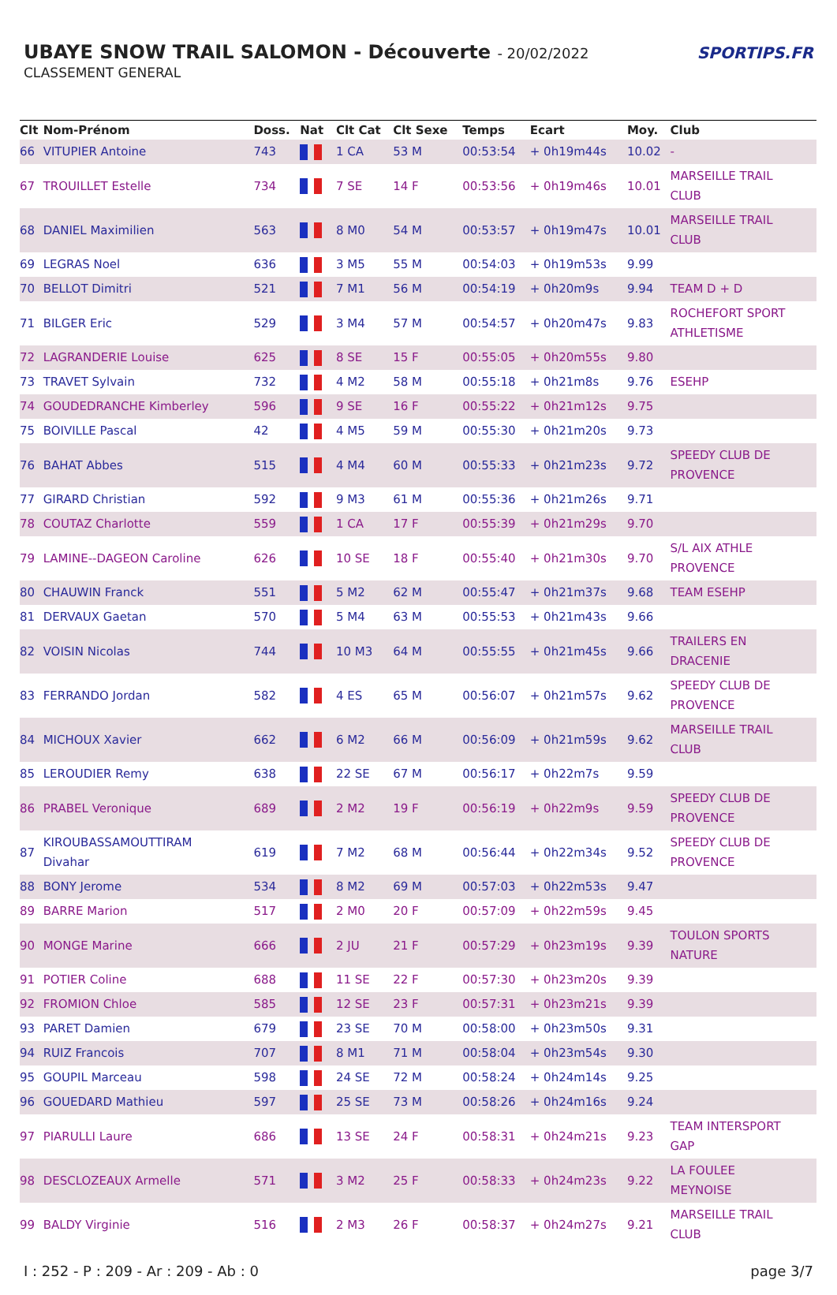UBAYE SNOW TRAIL SALOMON - Découverte - 20/02/2022
CLASSEMENT GENERAL
SPORTIPS.FR
| Clt | Nom-Prénom | Doss. | Nat | Clt Cat | Clt Sexe | Temps | Ecart | Moy. | Club |
| --- | --- | --- | --- | --- | --- | --- | --- | --- | --- |
| 66 | VITUPIER Antoine | 743 | | 1 CA | 53 M | 00:53:54 | + 0h19m44s | 10.02 | - |
| 67 | TROUILLET Estelle | 734 | | 7 SE | 14 F | 00:53:56 | + 0h19m46s | 10.01 | MARSEILLE TRAIL CLUB |
| 68 | DANIEL Maximilien | 563 | | 8 M0 | 54 M | 00:53:57 | + 0h19m47s | 10.01 | MARSEILLE TRAIL CLUB |
| 69 | LEGRAS Noel | 636 | | 3 M5 | 55 M | 00:54:03 | + 0h19m53s | 9.99 | |
| 70 | BELLOT Dimitri | 521 | | 7 M1 | 56 M | 00:54:19 | + 0h20m9s | 9.94 | TEAM D + D |
| 71 | BILGER Eric | 529 | | 3 M4 | 57 M | 00:54:57 | + 0h20m47s | 9.83 | ROCHEFORT SPORT ATHLETISME |
| 72 | LAGRANDERIE Louise | 625 | | 8 SE | 15 F | 00:55:05 | + 0h20m55s | 9.80 | |
| 73 | TRAVET Sylvain | 732 | | 4 M2 | 58 M | 00:55:18 | + 0h21m8s | 9.76 | ESEHP |
| 74 | GOUDEDRANCHE Kimberley | 596 | | 9 SE | 16 F | 00:55:22 | + 0h21m12s | 9.75 | |
| 75 | BOIVILLE Pascal | 42 | | 4 M5 | 59 M | 00:55:30 | + 0h21m20s | 9.73 | |
| 76 | BAHAT Abbes | 515 | | 4 M4 | 60 M | 00:55:33 | + 0h21m23s | 9.72 | SPEEDY CLUB DE PROVENCE |
| 77 | GIRARD Christian | 592 | | 9 M3 | 61 M | 00:55:36 | + 0h21m26s | 9.71 | |
| 78 | COUTAZ Charlotte | 559 | | 1 CA | 17 F | 00:55:39 | + 0h21m29s | 9.70 | |
| 79 | LAMINE--DAGEON Caroline | 626 | | 10 SE | 18 F | 00:55:40 | + 0h21m30s | 9.70 | S/L AIX ATHLE PROVENCE |
| 80 | CHAUWIN Franck | 551 | | 5 M2 | 62 M | 00:55:47 | + 0h21m37s | 9.68 | TEAM ESEHP |
| 81 | DERVAUX Gaetan | 570 | | 5 M4 | 63 M | 00:55:53 | + 0h21m43s | 9.66 | |
| 82 | VOISIN Nicolas | 744 | | 10 M3 | 64 M | 00:55:55 | + 0h21m45s | 9.66 | TRAILERS EN DRACENIE |
| 83 | FERRANDO Jordan | 582 | | 4 ES | 65 M | 00:56:07 | + 0h21m57s | 9.62 | SPEEDY CLUB DE PROVENCE |
| 84 | MICHOUX Xavier | 662 | | 6 M2 | 66 M | 00:56:09 | + 0h21m59s | 9.62 | MARSEILLE TRAIL CLUB |
| 85 | LEROUDIER Remy | 638 | | 22 SE | 67 M | 00:56:17 | + 0h22m7s | 9.59 | |
| 86 | PRABEL Veronique | 689 | | 2 M2 | 19 F | 00:56:19 | + 0h22m9s | 9.59 | SPEEDY CLUB DE PROVENCE |
| 87 | KIROUBASSAMOUTTIRAM Divahar | 619 | | 7 M2 | 68 M | 00:56:44 | + 0h22m34s | 9.52 | SPEEDY CLUB DE PROVENCE |
| 88 | BONY Jerome | 534 | | 8 M2 | 69 M | 00:57:03 | + 0h22m53s | 9.47 | |
| 89 | BARRE Marion | 517 | | 2 M0 | 20 F | 00:57:09 | + 0h22m59s | 9.45 | |
| 90 | MONGE Marine | 666 | | 2 JU | 21 F | 00:57:29 | + 0h23m19s | 9.39 | TOULON SPORTS NATURE |
| 91 | POTIER Coline | 688 | | 11 SE | 22 F | 00:57:30 | + 0h23m20s | 9.39 | |
| 92 | FROMION Chloe | 585 | | 12 SE | 23 F | 00:57:31 | + 0h23m21s | 9.39 | |
| 93 | PARET Damien | 679 | | 23 SE | 70 M | 00:58:00 | + 0h23m50s | 9.31 | |
| 94 | RUIZ Francois | 707 | | 8 M1 | 71 M | 00:58:04 | + 0h23m54s | 9.30 | |
| 95 | GOUPIL Marceau | 598 | | 24 SE | 72 M | 00:58:24 | + 0h24m14s | 9.25 | |
| 96 | GOUEDARD Mathieu | 597 | | 25 SE | 73 M | 00:58:26 | + 0h24m16s | 9.24 | |
| 97 | PIARULLI Laure | 686 | | 13 SE | 24 F | 00:58:31 | + 0h24m21s | 9.23 | TEAM INTERSPORT GAP |
| 98 | DESCLOZEAUX Armelle | 571 | | 3 M2 | 25 F | 00:58:33 | + 0h24m23s | 9.22 | LA FOULEE MEYNOISE |
| 99 | BALDY Virginie | 516 | | 2 M3 | 26 F | 00:58:37 | + 0h24m27s | 9.21 | MARSEILLE TRAIL CLUB |
I : 252 - P : 209 - Ar : 209 - Ab : 0 page 3/7